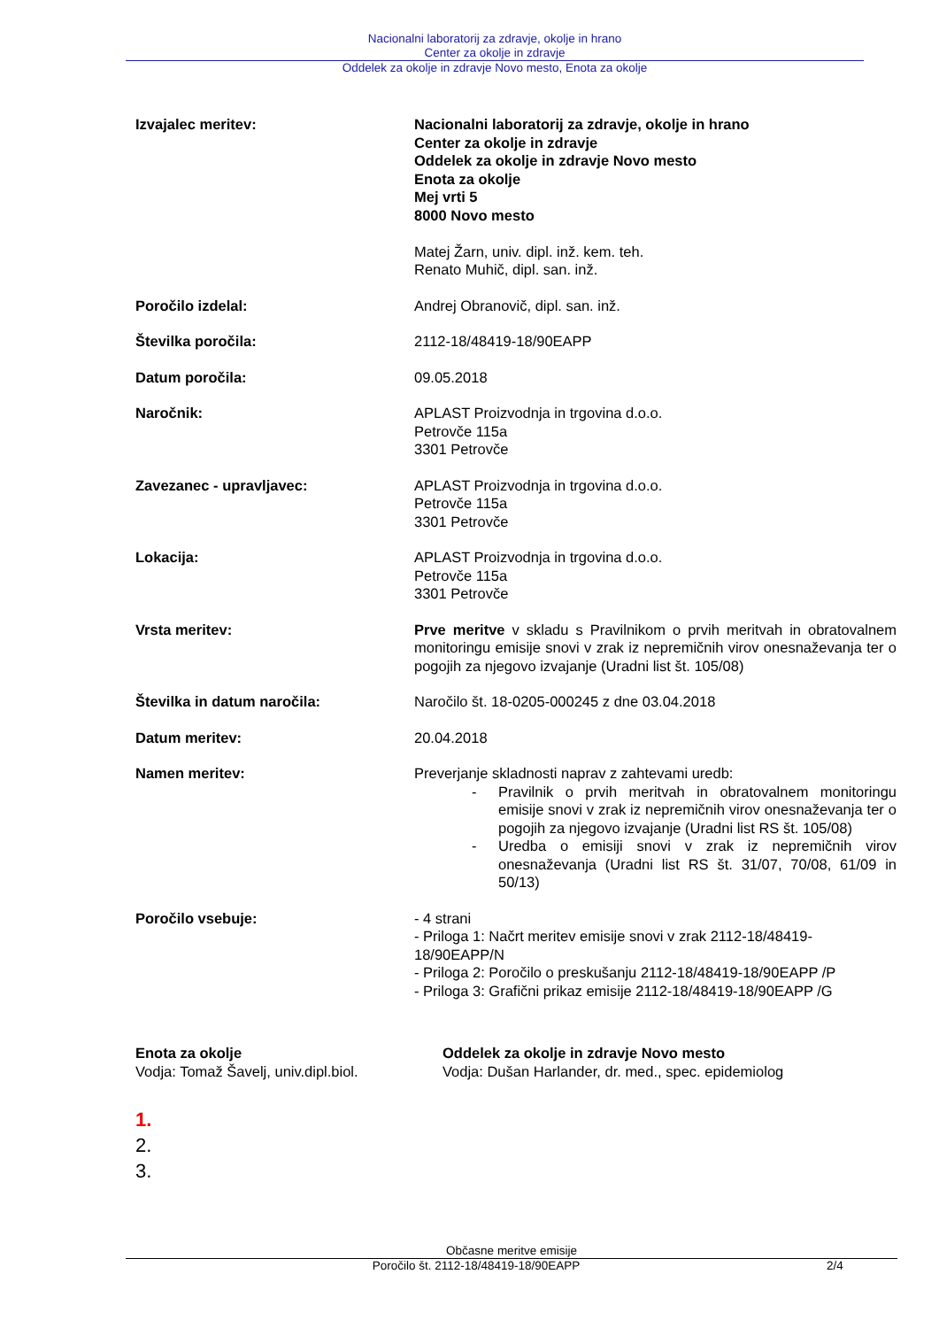Nacionalni laboratorij za zdravje, okolje in hrano
Center za okolje in zdravje
Oddelek za okolje in zdravje Novo mesto, Enota za okolje
Izvajalec meritev: Nacionalni laboratorij za zdravje, okolje in hrano
Center za okolje in zdravje
Oddelek za okolje in zdravje Novo mesto
Enota za okolje
Mej vrti 5
8000 Novo mesto
Matej Žarn, univ. dipl. inž. kem. teh.
Renato Muhič, dipl. san. inž.
Poročilo izdelal: Andrej Obranovič, dipl. san. inž.
Številka poročila: 2112-18/48419-18/90EAPP
Datum poročila: 09.05.2018
Naročnik: APLAST Proizvodnja in trgovina d.o.o.
Petrovče 115a
3301 Petrovče
Zavezanec - upravljavec: APLAST Proizvodnja in trgovina d.o.o.
Petrovče 115a
3301 Petrovče
Lokacija: APLAST Proizvodnja in trgovina d.o.o.
Petrovče 115a
3301 Petrovče
Vrsta meritev: Prve meritve v skladu s Pravilnikom o prvih meritvah in obratovalnem monitoringu emisije snovi v zrak iz nepremičnih virov onesnaževanja ter o pogojih za njegovo izvajanje (Uradni list št. 105/08)
Številka in datum naročila: Naročilo št. 18-0205-000245 z dne 03.04.2018
Datum meritev: 20.04.2018
Namen meritev: Preverjanje skladnosti naprav z zahtevami uredb:
- Pravilnik o prvih meritvah in obratovalnem monitoringu emisije snovi v zrak iz nepremičnih virov onesnaževanja ter o pogojih za njegovo izvajanje (Uradni list RS št. 105/08)
- Uredba o emisiji snovi v zrak iz nepremičnih virov onesnaževanja (Uradni list RS št. 31/07, 70/08, 61/09 in 50/13)
Poročilo vsebuje: - 4 strani
- Priloga 1: Načrt meritev emisije snovi v zrak 2112-18/48419-18/90EAPP/N
- Priloga 2: Poročilo o preskušanju 2112-18/48419-18/90EAPP /P
- Priloga 3: Grafični prikaz emisije 2112-18/48419-18/90EAPP /G
Enota za okolje
Vodja: Tomaž Šavelj, univ.dipl.biol.
Oddelek za okolje in zdravje Novo mesto
Vodja: Dušan Harlander, dr. med., spec. epidemiolog
1.
2.
3.
Občasne meritve emisije
Poročilo št. 2112-18/48419-18/90EAPP 2/4